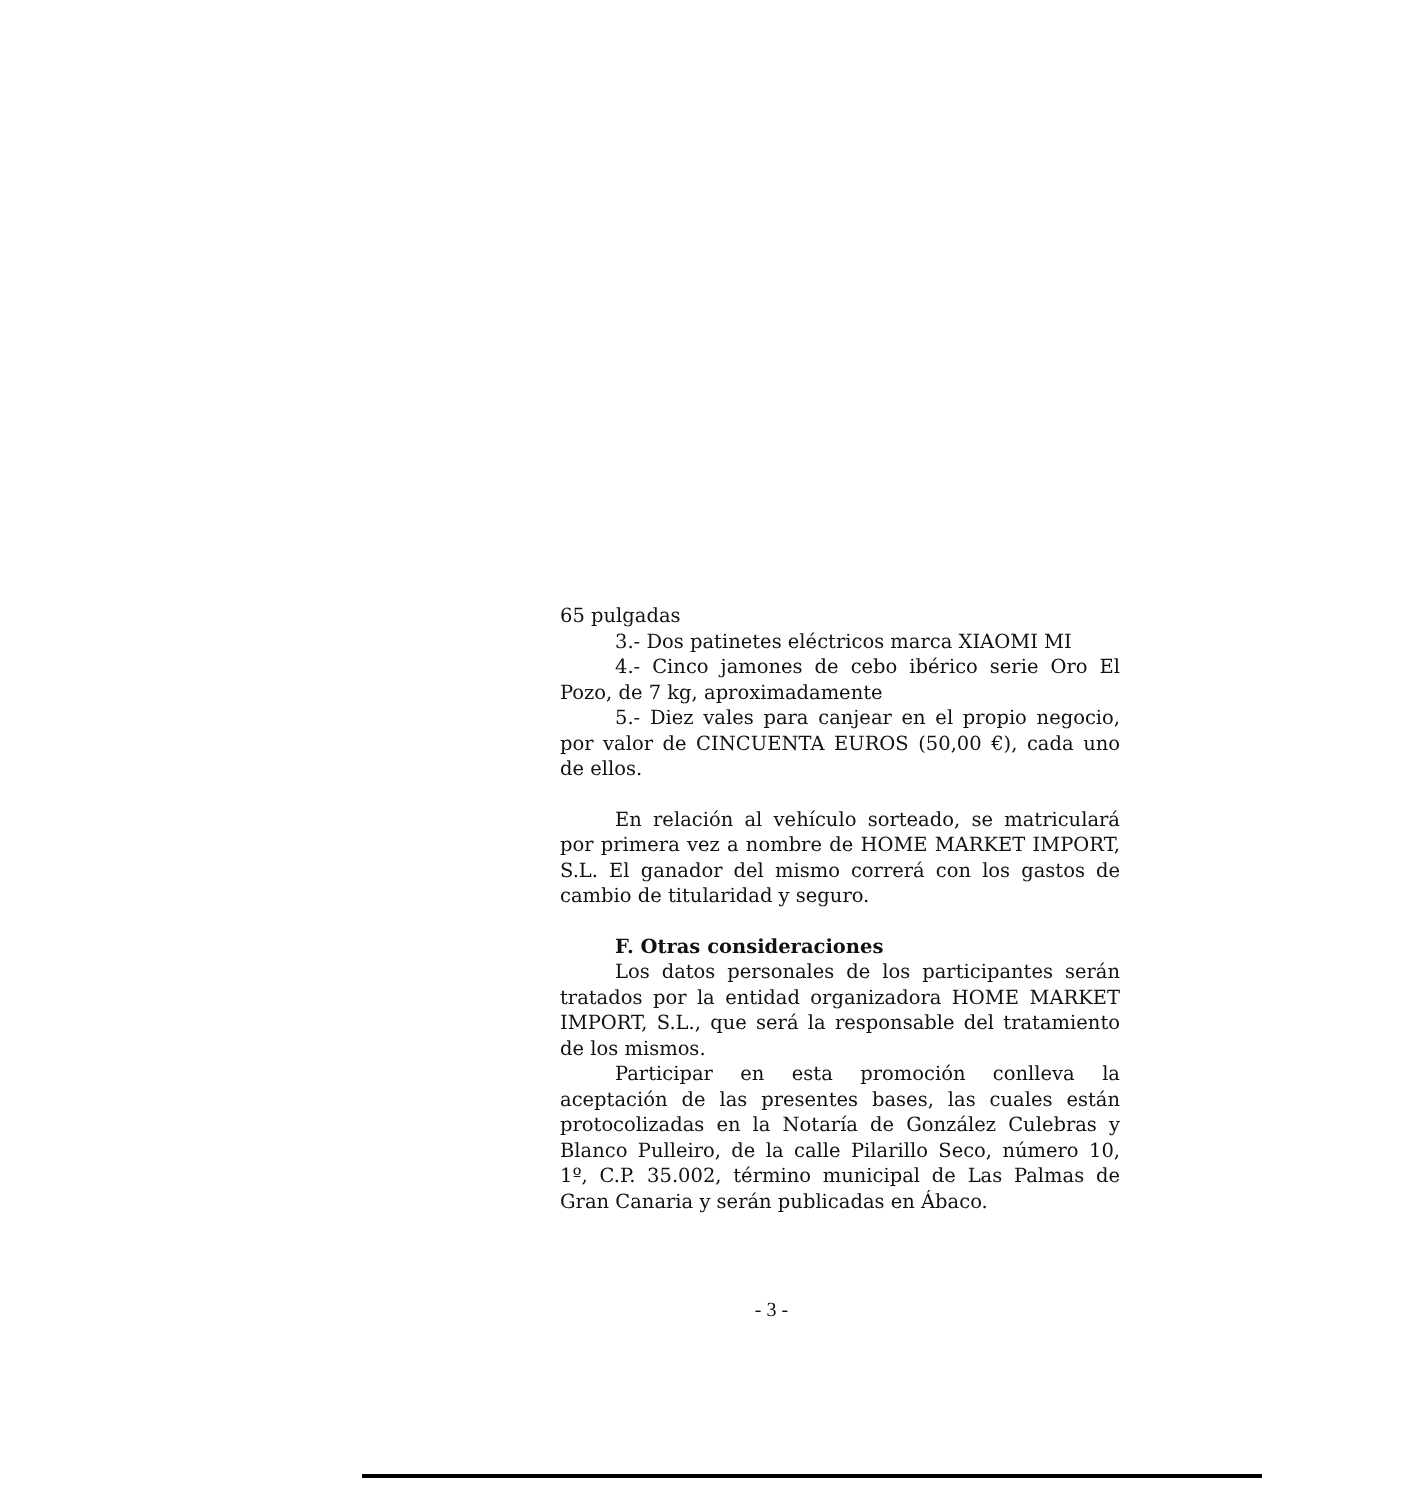65 pulgadas
3.- Dos patinetes eléctricos marca XIAOMI MI
4.- Cinco jamones de cebo ibérico serie Oro El Pozo, de 7 kg, aproximadamente
5.- Diez vales para canjear en el propio negocio, por valor de CINCUENTA EUROS (50,00 €), cada uno de ellos.
En relación al vehículo sorteado, se matriculará por primera vez a nombre de HOME MARKET IMPORT, S.L. El ganador del mismo correrá con los gastos de cambio de titularidad y seguro.
F. Otras consideraciones
Los datos personales de los participantes serán tratados por la entidad organizadora HOME MARKET IMPORT, S.L., que será la responsable del tratamiento de los mismos.
Participar en esta promoción conlleva la aceptación de las presentes bases, las cuales están protocolizadas en la Notaría de González Culebras y Blanco Pulleiro, de la calle Pilarillo Seco, número 10, 1º, C.P. 35.002, término municipal de Las Palmas de Gran Canaria y serán publicadas en Ábaco.
- 3 -